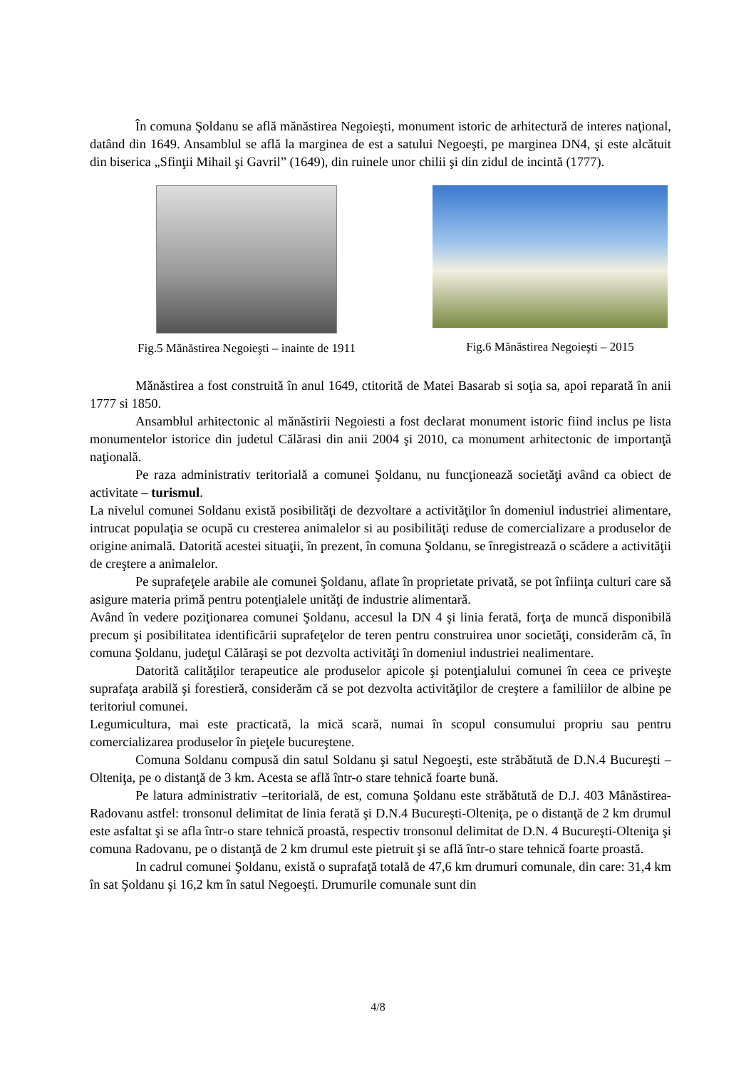În comuna Şoldanu se află mănăstirea Negoieşti, monument istoric de arhitectură de interes naţional, datând din 1649. Ansamblul se află la marginea de est a satului Negoeşti, pe marginea DN4, şi este alcătuit din biserica „Sfinţii Mihail şi Gavril” (1649), din ruinele unor chilii şi din zidul de incintă (1777).
Fig.5 Mănăstirea Negoieşti – inainte de 1911
Fig.6 Mănăstirea Negoieşti – 2015
Mănăstirea a fost construită în anul 1649, ctitorită de Matei Basarab si soţia sa, apoi reparată în anii 1777 si 1850.
Ansamblul arhitectonic al mănăstirii Negoiesti a fost declarat monument istoric fiind inclus pe lista monumentelor istorice din judetul Călărasi din anii 2004 şi 2010, ca monument arhitectonic de importanţă naţională.
Pe raza administrativ teritorială a comunei Şoldanu, nu funcţionează societăţi având ca obiect de activitate – turismul.
La nivelul comunei Soldanu există posibilităţi de dezvoltare a activităţilor în domeniul industriei alimentare, intrucat populaţia se ocupă cu cresterea animalelor si au posibilităţi reduse de comercializare a produselor de origine animală. Datorită acestei situaţii, în prezent, în comuna Şoldanu, se înregistrează o scădere a activităţii de creştere a animalelor.
Pe suprafeţele arabile ale comunei Şoldanu, aflate în proprietate privată, se pot înfiinţa culturi care să asigure materia primă pentru potenţialele unităţi de industrie alimentară.
Având în vedere poziţionarea comunei Şoldanu, accesul la DN 4 şi linia ferată, forţa de muncă disponibilă precum şi posibilitatea identificării suprafeţelor de teren pentru construirea unor societăţi, considerăm că, în comuna Şoldanu, judeţul Călăraşi se pot dezvolta activităţi în domeniul industriei nealimentare.
Datorită calităţilor terapeutice ale produselor apicole şi potenţialului comunei în ceea ce priveşte suprafaţa arabilă şi forestieră, considerăm că se pot dezvolta activităţilor de creştere a familiilor de albine pe teritoriul comunei.
Legumicultura, mai este practicată, la mică scară, numai în scopul consumului propriu sau pentru comercializarea produselor în pieţele bucureştene.
Comuna Soldanu compusă din satul Soldanu şi satul Negoeşti, este străbătută de D.N.4 Bucureşti – Olteniţa, pe o distanţă de 3 km. Acesta se află într-o stare tehnică foarte bună.
Pe latura administrativ –teritorială, de est, comuna Şoldanu este străbătută de D.J. 403 Mânăstirea-Radovanu astfel: tronsonul delimitat de linia ferată şi D.N.4 Bucureşti-Olteniţa, pe o distanţă de 2 km drumul este asfaltat şi se afla într-o stare tehnică proastă, respectiv tronsonul delimitat de D.N. 4 Bucureşti-Olteniţa şi comuna Radovanu, pe o distanţă de 2 km drumul este pietruit şi se află într-o stare tehnică foarte proastă.
In cadrul comunei Şoldanu, există o suprafaţă totală de 47,6 km drumuri comunale, din care: 31,4 km în sat Şoldanu şi 16,2 km în satul Negoeşti. Drumurile comunale sunt din
4/8